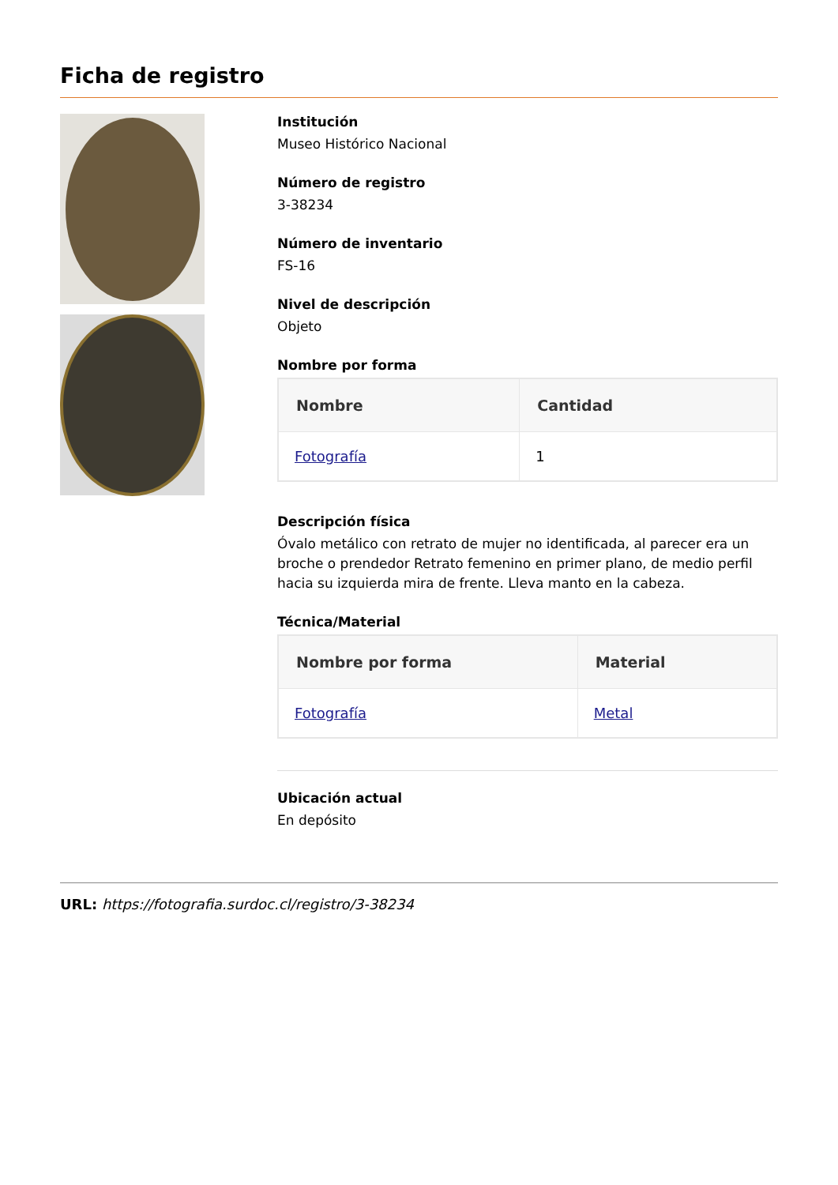Ficha de registro
Institución
Museo Histórico Nacional
Número de registro
3-38234
Número de inventario
FS-16
Nivel de descripción
Objeto
Nombre por forma
| Nombre | Cantidad |
| --- | --- |
| Fotografía | 1 |
Descripción física
Óvalo metálico con retrato de mujer no identificada, al parecer era un broche o prendedor Retrato femenino en primer plano, de medio perfil hacia su izquierda mira de frente. Lleva manto en la cabeza.
Técnica/Material
| Nombre por forma | Material |
| --- | --- |
| Fotografía | Metal |
Ubicación actual
En depósito
URL: https://fotografia.surdoc.cl/registro/3-38234